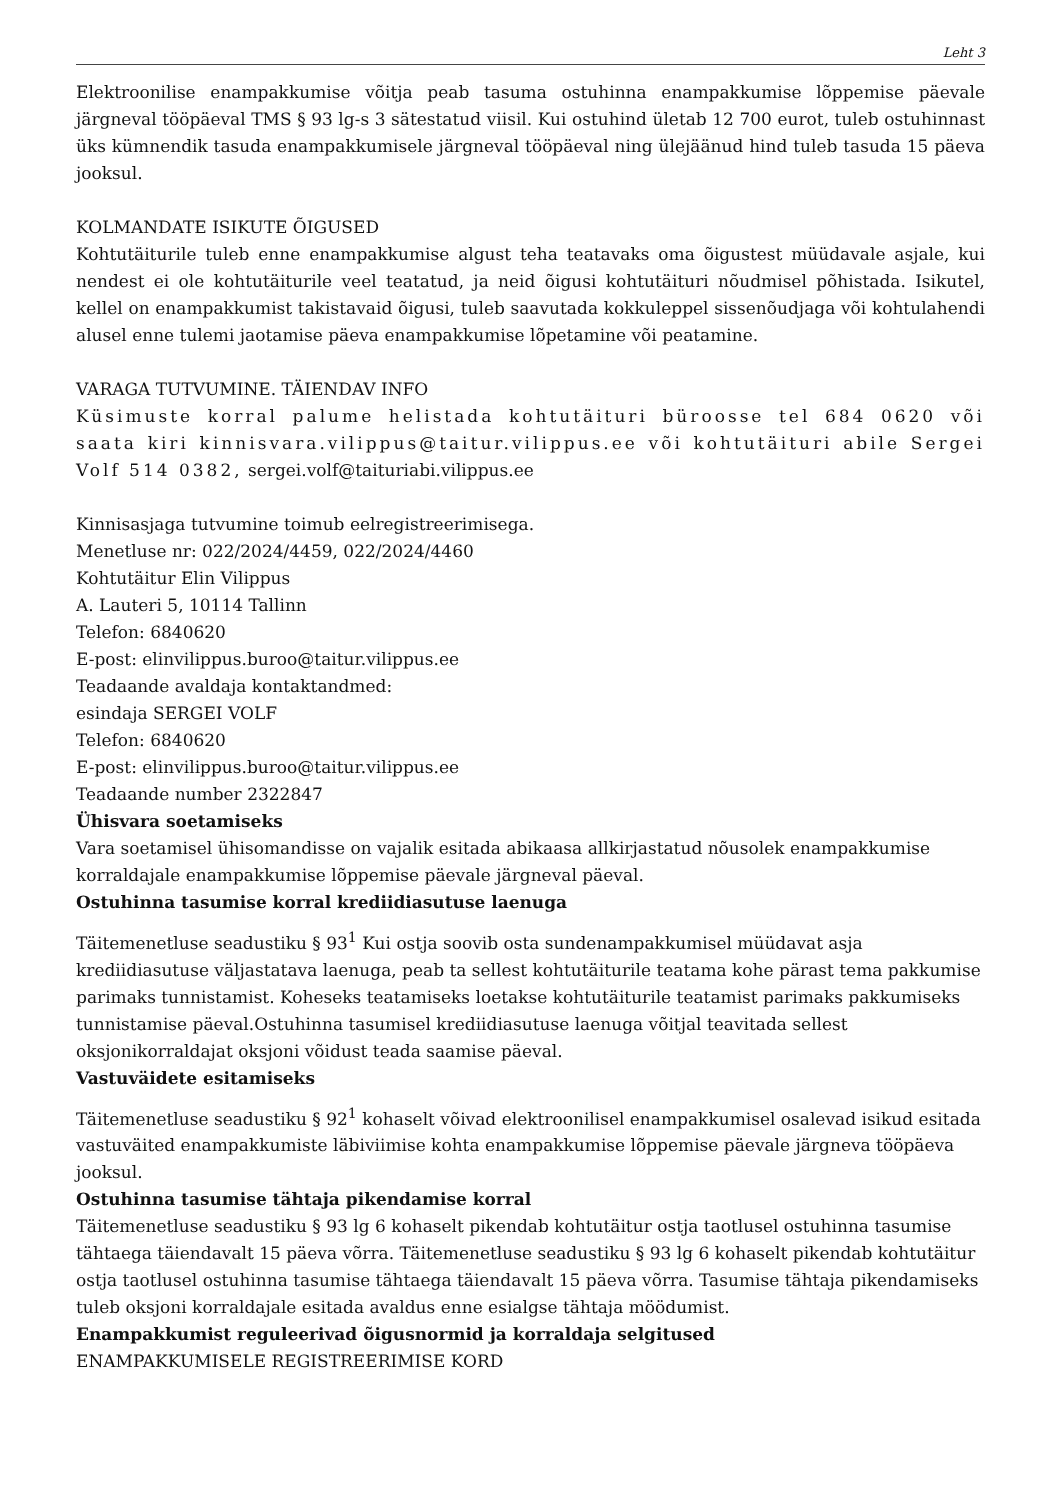Leht 3
Elektroonilise enampakkumise võitja peab tasuma ostuhinna enampakkumise lõppemise päevale järgneval tööpäeval TMS § 93 lg-s 3 sätestatud viisil. Kui ostuhind ületab 12 700 eurot, tuleb ostuhinnast üks kümnendik tasuda enampakkumisele järgneval tööpäeval ning ülejäänud hind tuleb tasuda 15 päeva jooksul.
KOLMANDATE ISIKUTE ÕIGUSED
Kohtutäiturile tuleb enne enampakkumise algust teha teatavaks oma õigustest müüdavale asjale, kui nendest ei ole kohtutäiturile veel teatatud, ja neid õigusi kohtutäituri nõudmisel põhistada. Isikutel, kellel on enampakkumist takistavaid õigusi, tuleb saavutada kokkuleppel sissenõudjaga või kohtulahendi alusel enne tulemi jaotamise päeva enampakkumise lõpetamine või peatamine.
VARAGA TUTVUMINE. TÄIENDAV INFO
Küsimuste korral palume helistada kohtutäituri büroosse tel 684 0620 või saata kiri kinnisvara.vilippus@taitur.vilippus.ee või kohtutäituri abile Sergei Volf 514 0382, sergei.volf@taituriabi.vilippus.ee
Kinnisasjaga tutvumine toimub eelregistreerimisega.
Menetluse nr: 022/2024/4459, 022/2024/4460
Kohtutäitur Elin Vilippus
A. Lauteri 5, 10114 Tallinn
Telefon: 6840620
E-post: elinvilippus.buroo@taitur.vilippus.ee
Teadaande avaldaja kontaktandmed:
esindaja SERGEI VOLF
Telefon: 6840620
E-post: elinvilippus.buroo@taitur.vilippus.ee
Teadaande number 2322847
Ühisvara soetamiseks
Vara soetamisel ühisomandisse on vajalik esitada abikaasa allkirjastatud nõusolek enampakkumise korraldajale enampakkumise lõppemise päevale järgneval päeval.
Ostuhinna tasumise korral krediidiasutuse laenuga
Täitemenetluse seadustiku § 93<sup>1</sup> Kui ostja soovib osta sundenampakkumisel müüdavat asja krediidiasutuse väljastatava laenuga, peab ta sellest kohtutäiturile teatama kohe pärast tema pakkumise parimaks tunnistamist. Koheseks teatamiseks loetakse kohtutäiturile teatamist parimaks pakkumiseks tunnistamise päeval.Ostuhinna tasumisel krediidiasutuse laenuga võitjal teavitada sellest oksjonikorraldajat oksjoni võidust teada saamise päeval.
Vastuväidete esitamiseks
Täitemenetluse seadustiku § 92<sup>1</sup> kohaselt võivad elektroonilisel enampakkumisel osalevad isikud esitada vastuväited enampakkumiste läbiviimise kohta enampakkumise lõppemise päevale järgneva tööpäeva jooksul.
Ostuhinna tasumise tähtaja pikendamise korral
Täitemenetluse seadustiku § 93 lg 6 kohaselt pikendab kohtutäitur ostja taotlusel ostuhinna tasumise tähtaega täiendavalt 15 päeva võrra. Täitemenetluse seadustiku § 93 lg 6 kohaselt pikendab kohtutäitur ostja taotlusel ostuhinna tasumise tähtaega täiendavalt 15 päeva võrra. Tasumise tähtaja pikendamiseks tuleb oksjoni korraldajale esitada avaldus enne esialgse tähtaja möödumist.
Enampakkumist reguleerivad õigusnormid ja korraldaja selgitused
ENAMPAKKUMISELE REGISTREERIMISE KORD